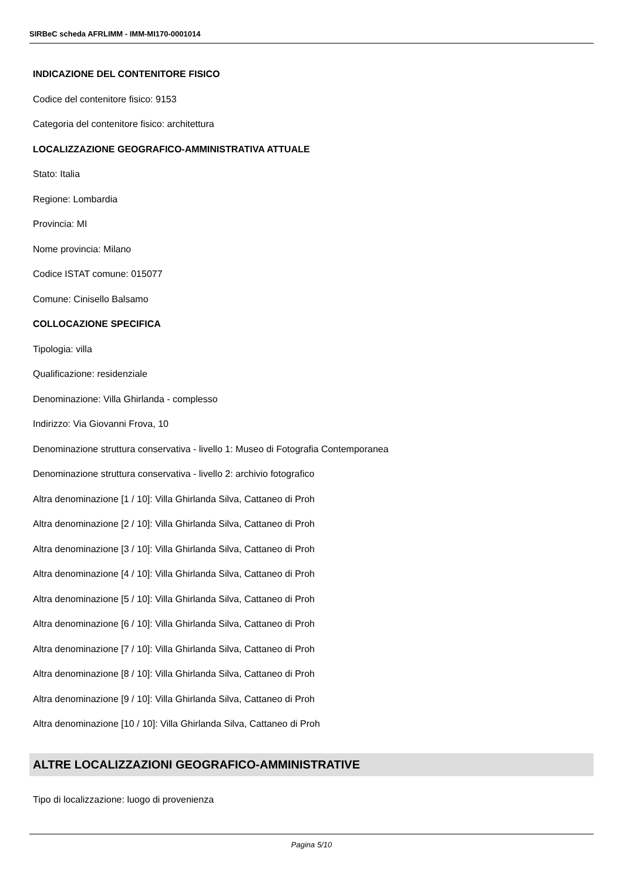SIRBeC scheda AFRLIMM - IMM-MI170-0001014
INDICAZIONE DEL CONTENITORE FISICO
Codice del contenitore fisico: 9153
Categoria del contenitore fisico: architettura
LOCALIZZAZIONE GEOGRAFICO-AMMINISTRATIVA ATTUALE
Stato: Italia
Regione: Lombardia
Provincia: MI
Nome provincia: Milano
Codice ISTAT comune: 015077
Comune: Cinisello Balsamo
COLLOCAZIONE SPECIFICA
Tipologia: villa
Qualificazione: residenziale
Denominazione: Villa Ghirlanda - complesso
Indirizzo: Via Giovanni Frova, 10
Denominazione struttura conservativa - livello 1: Museo di Fotografia Contemporanea
Denominazione struttura conservativa - livello 2: archivio fotografico
Altra denominazione [1 / 10]: Villa Ghirlanda Silva, Cattaneo di Proh
Altra denominazione [2 / 10]: Villa Ghirlanda Silva, Cattaneo di Proh
Altra denominazione [3 / 10]: Villa Ghirlanda Silva, Cattaneo di Proh
Altra denominazione [4 / 10]: Villa Ghirlanda Silva, Cattaneo di Proh
Altra denominazione [5 / 10]: Villa Ghirlanda Silva, Cattaneo di Proh
Altra denominazione [6 / 10]: Villa Ghirlanda Silva, Cattaneo di Proh
Altra denominazione [7 / 10]: Villa Ghirlanda Silva, Cattaneo di Proh
Altra denominazione [8 / 10]: Villa Ghirlanda Silva, Cattaneo di Proh
Altra denominazione [9 / 10]: Villa Ghirlanda Silva, Cattaneo di Proh
Altra denominazione [10 / 10]: Villa Ghirlanda Silva, Cattaneo di Proh
ALTRE LOCALIZZAZIONI GEOGRAFICO-AMMINISTRATIVE
Tipo di localizzazione: luogo di provenienza
Pagina 5/10